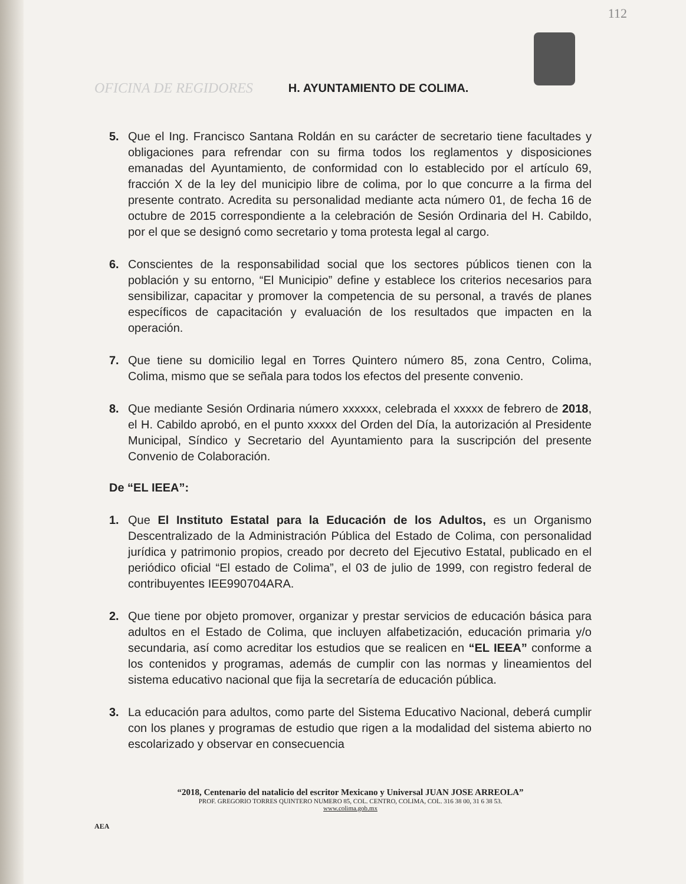112
OFICINA DE REGIDORES H. AYUNTAMIENTO DE COLIMA.
5. Que el Ing. Francisco Santana Roldán en su carácter de secretario tiene facultades y obligaciones para refrendar con su firma todos los reglamentos y disposiciones emanadas del Ayuntamiento, de conformidad con lo establecido por el artículo 69, fracción X de la ley del municipio libre de colima, por lo que concurre a la firma del presente contrato. Acredita su personalidad mediante acta número 01, de fecha 16 de octubre de 2015 correspondiente a la celebración de Sesión Ordinaria del H. Cabildo, por el que se designó como secretario y toma protesta legal al cargo.
6. Conscientes de la responsabilidad social que los sectores públicos tienen con la población y su entorno, “El Municipio” define y establece los criterios necesarios para sensibilizar, capacitar y promover la competencia de su personal, a través de planes específicos de capacitación y evaluación de los resultados que impacten en la operación.
7. Que tiene su domicilio legal en Torres Quintero número 85, zona Centro, Colima, Colima, mismo que se señala para todos los efectos del presente convenio.
8. Que mediante Sesión Ordinaria número xxxxxx, celebrada el xxxxx de febrero de 2018, el H. Cabildo aprobó, en el punto xxxxx del Orden del Día, la autorización al Presidente Municipal, Síndico y Secretario del Ayuntamiento para la suscripción del presente Convenio de Colaboración.
De “EL IEEA”:
1. Que El Instituto Estatal para la Educación de los Adultos, es un Organismo Descentralizado de la Administración Pública del Estado de Colima, con personalidad jurídica y patrimonio propios, creado por decreto del Ejecutivo Estatal, publicado en el periódico oficial “El estado de Colima”, el 03 de julio de 1999, con registro federal de contribuyentes IEE990704ARA.
2. Que tiene por objeto promover, organizar y prestar servicios de educación básica para adultos en el Estado de Colima, que incluyen alfabetización, educación primaria y/o secundaria, así como acreditar los estudios que se realicen en “EL IEEA” conforme a los contenidos y programas, además de cumplir con las normas y lineamientos del sistema educativo nacional que fija la secretaría de educación pública.
3. La educación para adultos, como parte del Sistema Educativo Nacional, deberá cumplir con los planes y programas de estudio que rigen a la modalidad del sistema abierto no escolarizado y observar en consecuencia
“2018, Centenario del natalicio del escritor Mexicano y Universal JUAN JOSE ARREOLA”
PROF. GREGORIO TORRES QUINTERO NUMERO 85, COL. CENTRO, COLIMA, COL. 316 38 00, 31 6 38 53.
www.colima.gob.mx
AEA